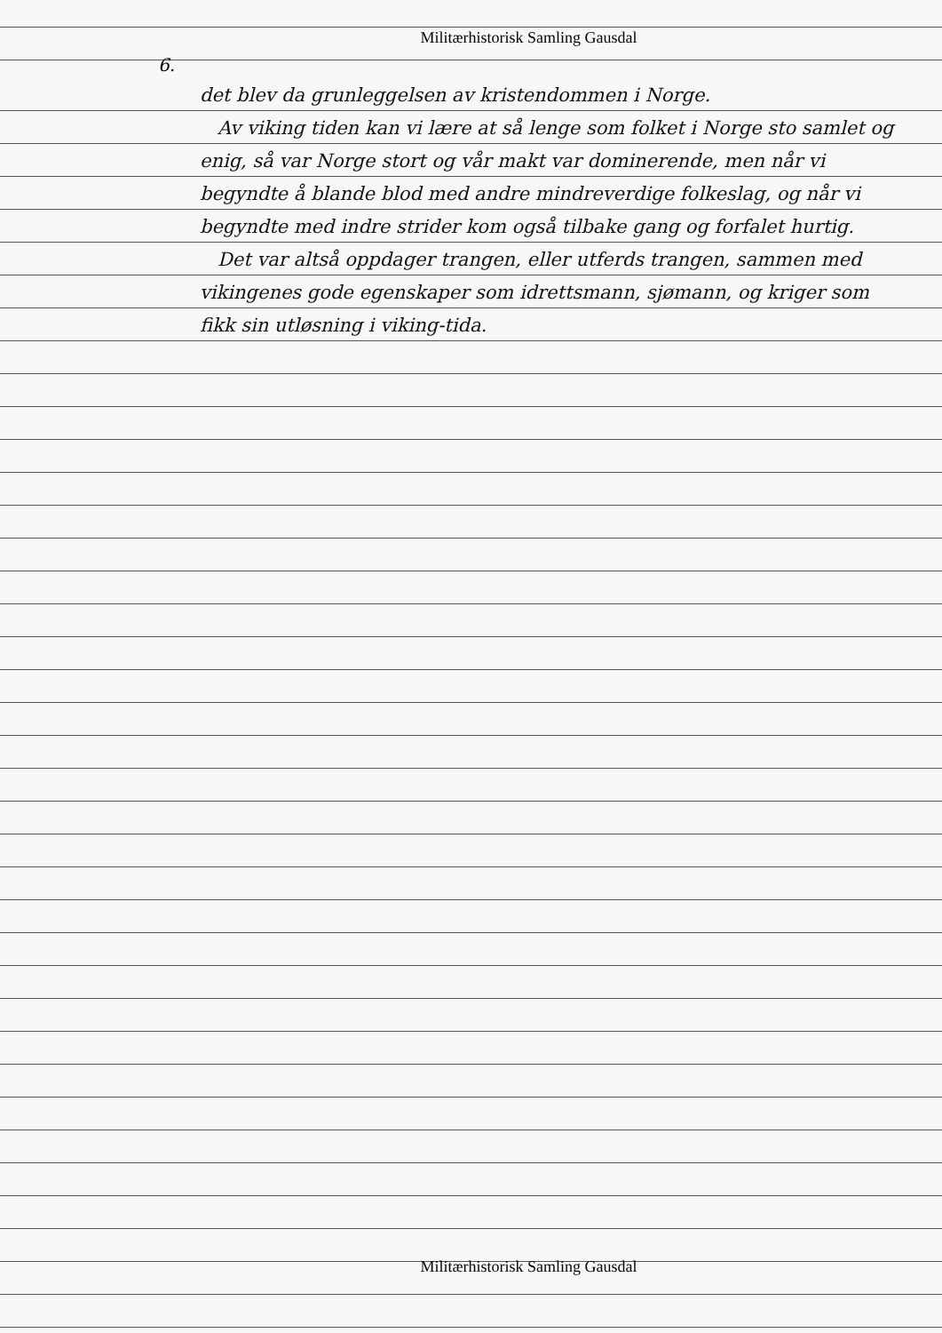Militærhistorisk Samling Gausdal
6.
det blev da grunleggelsen av kristendommen i Norge.
Av viking tiden kan vi lære at så lenge som folket i Norge sto samlet og enig, så var Norge stort og vår makt var dominerende, men når vi begyndte å blande blod med andre mindreverdige folkeslag, og når vi begyndte med indre strider kom også tilbake gang og forfalet hurtig.
Det var altså oppdager trangen, eller utferds trangen, sammen med vikingenes gode egenskaper som idrettsmann, sjømann, og kriger som fikk sin utløsning i viking-tida.
Militærhistorisk Samling Gausdal